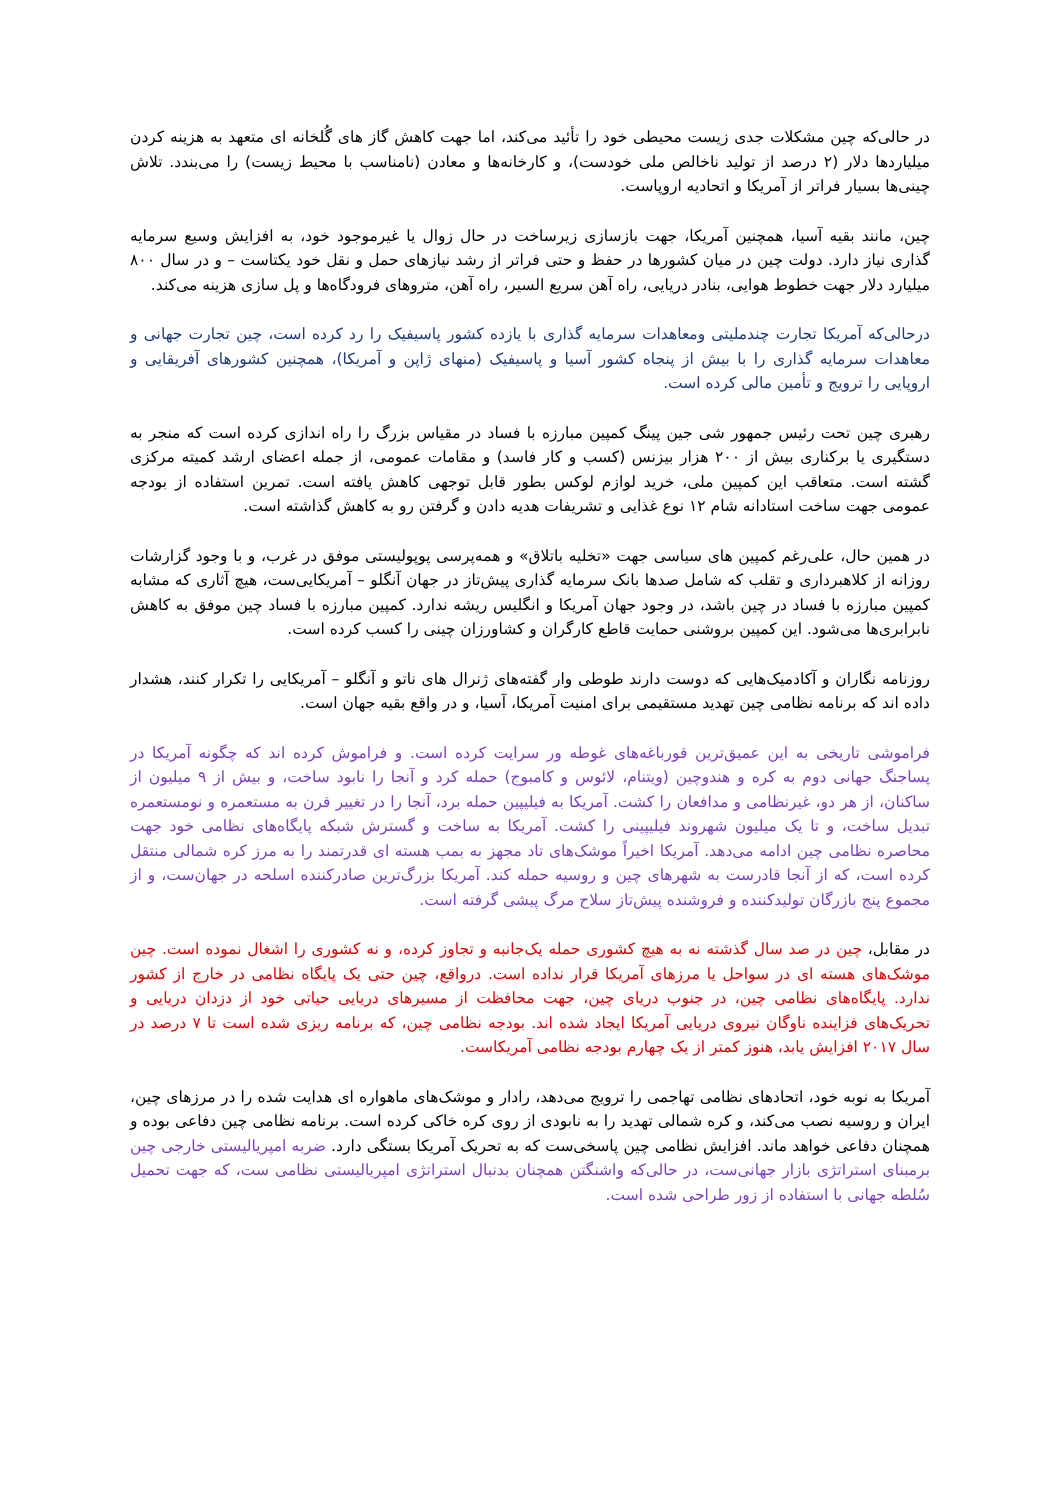در حالی‌که چین مشکلات جدی زیست محیطی خود را تأئید می‌کند، اما جهت کاهش گاز های گُلخانه ای متعهد به هزینه کردن میلیاردها دلار (۲ درصد از تولید ناخالص ملی خودست)، و کارخانه‌ها و معادن (نامناسب با محیط زیست) را می‌بندد. تلاش چینی‌ها بسیار فراتر از آمریکا و اتحادیه اروپاست.
چین، مانند بقیه آسیا، همچنین آمریکا، جهت بازسازی زیرساخت در حال زوال یا غیرموجود خود، به افزایش وسیع سرمایه گذاری نیاز دارد. دولت چین در میان کشورها در حفظ و حتی فراتر از رشد نیازهای حمل و نقل خود یکتاست – و در سال ۸۰۰ میلیارد دلار جهت خطوط هوایی، بنادر دریایی، راه آهن سریع السیر، راه آهن، متروهای فرودگاه‌ها و پل سازی هزینه می‌کند.
درحالی‌که آمریکا تجارت چندملیتی ومعاهدات سرمایه گذاری با یازده کشور پاسیفیک را رد کرده است، چین تجارت جهانی و معاهدات سرمایه گذاری را با بیش از پنجاه کشور آسیا و پاسیفیک (منهای ژاپن و آمریکا)، همچنین کشورهای آفریقایی و اروپایی را ترویج و تأمین مالی کرده است.
رهبری چین تحت رئیس جمهور شی جین پینگ کمپین مبارزه با فساد در مقیاس بزرگ را راه اندازی کرده است که منجر به دستگیری یا برکناری بیش از ۲۰۰ هزار بیزنس (کسب و کار فاسد) و مقامات عمومی، از جمله اعضای ارشد کمیته مرکزی گشته است. متعاقب این کمپین ملی، خرید لوازم لوکس بطور قابل توجهی کاهش یافته است. تمرین استفاده از بودجه عمومی جهت ساخت استادانه شام ۱۲ نوع غذایی و تشریفات هدیه دادن و گرفتن رو به کاهش گذاشته است.
در همین حال، علی‌رغم کمپین های سیاسی جهت «تخلیه باتلاق» و همه‌پرسی پوپولیستی موفق در غرب، و با وجود گزارشات روزانه از کلاهبرداری و تقلب که شامل صدها بانک سرمایه گذاری پیش‌تاز در جهان آنگلو – آمریکایی‌ست، هیچ آثاری که مشابه کمپین مبارزه با فساد در چین باشد، در وجود جهان آمریکا و انگلیس ریشه ندارد. کمپین مبارزه با فساد چین موفق به کاهش نابرابری‌ها می‌شود. این کمپین بروشنی حمایت قاطع کارگران و کشاورزان چینی را کسب کرده است.
روزنامه نگاران و آکادمیک‌هایی که دوست دارند طوطی وار گفته‌های ژنرال های ناتو و آنگلو – آمریکایی را تکرار کنند، هشدار داده اند که برنامه نظامی چین تهدید مستقیمی برای امنیت آمریکا، آسیا، و در واقع بقیه جهان است.
فراموشی تاریخی به این عمیق‌ترین قورباغه‌های غوطه ور سرایت کرده است. و فراموش کرده اند که چگونه آمریکا در پساجنگ جهانی دوم به کره و هندوچین (ویتنام، لائوس و کامبوج) حمله کرد و آنجا را نابود ساخت، و بیش از ۹ میلیون از ساکنان، از هر دو، غیرنظامی و مدافعان را کشت. آمریکا به فیلیپین حمله برد، آنجا را در تغییر قرن به مستعمره و نومستعمره تبدیل ساخت، و تا یک میلیون شهروند فیلیپینی را کشت. آمریکا به ساخت و گسترش شبکه پایگاه‌های نظامی خود جهت محاصره نظامی چین ادامه می‌دهد. آمریکا اخیراً موشک‌های تاد مجهز به بمب هسته ای قدرتمند را به مرز کره شمالی منتقل کرده است، که از آنجا قادرست به شهرهای چین و روسیه حمله کند. آمریکا بزرگ‌ترین صادرکننده اسلحه در جهان‌ست، و از مجموع پنج بازرگان تولیدکننده و فروشنده پیش‌تاز سلاح مرگ پیشی گرفته است.
در مقابل، چین در صد سال گذشته نه به هیچ کشوری حمله یک‌جانبه و تجاوز کرده، و نه کشوری را اشغال نموده است. چین موشک‌های هسته ای در سواحل یا مرزهای آمریکا قرار نداده است. درواقع، چین حتی یک پایگاه نظامی در خارج از کشور ندارد. پایگاه‌های نظامی چین، در جنوب دریای چین، جهت محافظت از مسیرهای دریایی حیاتی خود از دزدان دریایی و تحریک‌های فزاینده ناوگان نیروی دریایی آمریکا ایجاد شده اند. بودجه نظامی چین، که برنامه ریزی شده است تا ۷ درصد در سال ۲۰۱۷ افزایش یابد، هنوز کمتر از یک چهارم بودجه نظامی آمریکاست.
آمریکا به نوبه خود، اتحادهای نظامی تهاجمی را ترویج می‌دهد، رادار و موشک‌های ماهواره ای هدایت شده را در مرزهای چین، ایران و روسیه نصب می‌کند، و کره شمالی تهدید را به نابودی از روی کره خاکی کرده است. برنامه نظامی چین دفاعی بوده و همچنان دفاعی خواهد ماند. افزایش نظامی چین پاسخی‌ست که به تحریک آمریکا بستگی دارد. ضربه امپریالیستی خارجی چین برمبنای استراتژی بازار جهانی‌ست، در حالی‌که واشنگتن همچنان بدنبال استراتژی امپریالیستی نظامی ست، که جهت تحمیل سُلطه جهانی با استفاده از زور طراحی شده است.